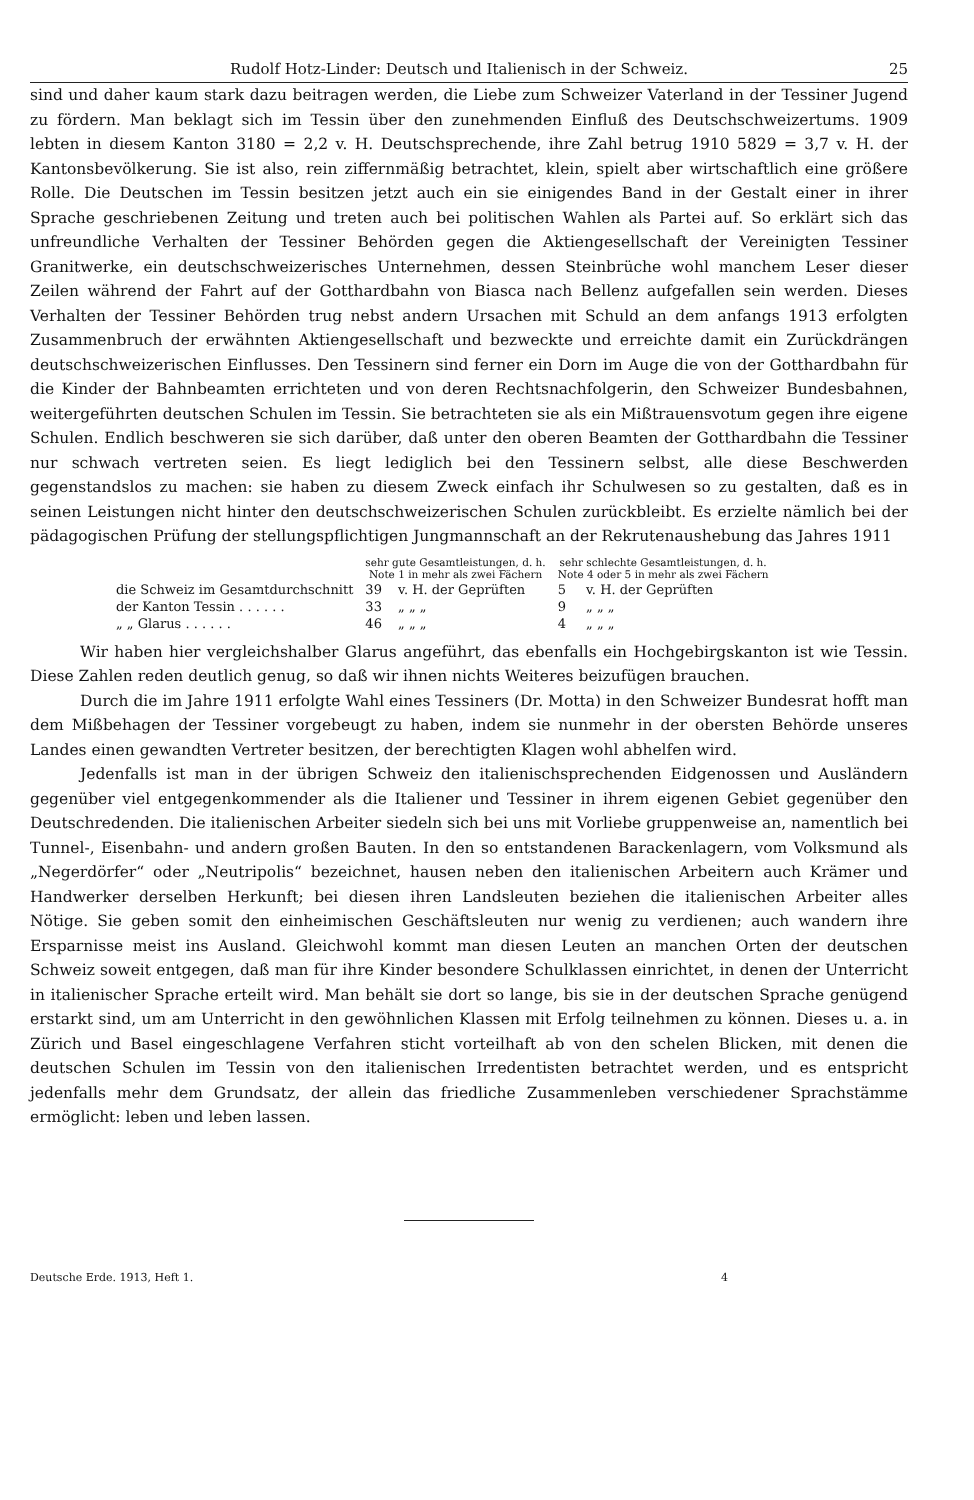Rudolf Hotz-Linder: Deutsch und Italienisch in der Schweiz. 25
sind und daher kaum stark dazu beitragen werden, die Liebe zum Schweizer Vaterland in der Tessiner Jugend zu fördern. Man beklagt sich im Tessin über den zunehmenden Einfluß des Deutschschweizertums. 1909 lebten in diesem Kanton 3180 = 2,2 v. H. Deutschsprechende, ihre Zahl betrug 1910 5829 = 3,7 v. H. der Kantonsbevölkerung. Sie ist also, rein ziffernmäßig betrachtet, klein, spielt aber wirtschaftlich eine größere Rolle. Die Deutschen im Tessin besitzen jetzt auch ein sie einigendes Band in der Gestalt einer in ihrer Sprache geschriebenen Zeitung und treten auch bei politischen Wahlen als Partei auf. So erklärt sich das unfreundliche Verhalten der Tessiner Behörden gegen die Aktiengesellschaft der Vereinigten Tessiner Granitwerke, ein deutschschweizerisches Unternehmen, dessen Steinbrüche wohl manchem Leser dieser Zeilen während der Fahrt auf der Gotthardbahn von Biasca nach Bellenz aufgefallen sein werden. Dieses Verhalten der Tessiner Behörden trug nebst andern Ursachen mit Schuld an dem anfangs 1913 erfolgten Zusammenbruch der erwähnten Aktiengesellschaft und bezweckte und erreichte damit ein Zurückdrängen deutschschweizerischen Einflusses. Den Tessinern sind ferner ein Dorn im Auge die von der Gotthardbahn für die Kinder der Bahnbeamten errichteten und von deren Rechtsnachfolgerin, den Schweizer Bundesbahnen, weitergeführten deutschen Schulen im Tessin. Sie betrachteten sie als ein Mißtrauensvotum gegen ihre eigene Schulen. Endlich beschweren sie sich darüber, daß unter den oberen Beamten der Gotthardbahn die Tessiner nur schwach vertreten seien. Es liegt lediglich bei den Tessinern selbst, alle diese Beschwerden gegenstandslos zu machen: sie haben zu diesem Zweck einfach ihr Schulwesen so zu gestalten, daß es in seinen Leistungen nicht hinter den deutschschweizerischen Schulen zurückbleibt. Es erzielte nämlich bei der pädagogischen Prüfung der stellungspflichtigen Jungmannschaft an der Rekrutenaushebung das Jahres 1911
| | sehr gute Gesamtleistungen, d. h. Note 1 in mehr als zwei Fächern | | sehr schlechte Gesamtleistungen, d. h. Note 4 oder 5 in mehr als zwei Fächern | |
| --- | --- | --- | --- | --- |
| die Schweiz im Gesamtdurchschnitt | 39 | v. H. der Geprüften | 5 | v. H. der Geprüften |
| der Kanton Tessin . . . . . . | 33 | „ „ „ | 9 | „ „ „ |
| „ „ Glarus . . . . . . | 46 | „ „ „ | 4 | „ „ „ |
Wir haben hier vergleichshalber Glarus angeführt, das ebenfalls ein Hochgebirgskanton ist wie Tessin. Diese Zahlen reden deutlich genug, so daß wir ihnen nichts Weiteres beizufügen brauchen.
Durch die im Jahre 1911 erfolgte Wahl eines Tessiners (Dr. Motta) in den Schweizer Bundesrat hofft man dem Mißbehagen der Tessiner vorgebeugt zu haben, indem sie nunmehr in der obersten Behörde unseres Landes einen gewandten Vertreter besitzen, der berechtigten Klagen wohl abhelfen wird.
Jedenfalls ist man in der übrigen Schweiz den italienischsprechenden Eidgenossen und Ausländern gegenüber viel entgegenkommender als die Italiener und Tessiner in ihrem eigenen Gebiet gegenüber den Deutschredenden. Die italienischen Arbeiter siedeln sich bei uns mit Vorliebe gruppenweise an, namentlich bei Tunnel-, Eisenbahn- und andern großen Bauten. In den so entstandenen Barackenlagern, vom Volksmund als „Negerdörfer“ oder „Neutripolis“ bezeichnet, hausen neben den italienischen Arbeitern auch Krämer und Handwerker derselben Herkunft; bei diesen ihren Landsleuten beziehen die italienischen Arbeiter alles Nötige. Sie geben somit den einheimischen Geschäftsleuten nur wenig zu verdienen; auch wandern ihre Ersparnisse meist ins Ausland. Gleichwohl kommt man diesen Leuten an manchen Orten der deutschen Schweiz soweit entgegen, daß man für ihre Kinder besondere Schulklassen einrichtet, in denen der Unterricht in italienischer Sprache erteilt wird. Man behält sie dort so lange, bis sie in der deutschen Sprache genügend erstarkt sind, um am Unterricht in den gewöhnlichen Klassen mit Erfolg teilnehmen zu können. Dieses u. a. in Zürich und Basel eingeschlagene Verfahren sticht vorteilhaft ab von den schelen Blicken, mit denen die deutschen Schulen im Tessin von den italienischen Irredentisten betrachtet werden, und es entspricht jedenfalls mehr dem Grundsatz, der allein das friedliche Zusammenleben verschiedener Sprachstämme ermöglicht: leben und leben lassen.
Deutsche Erde. 1913, Heft 1. 4